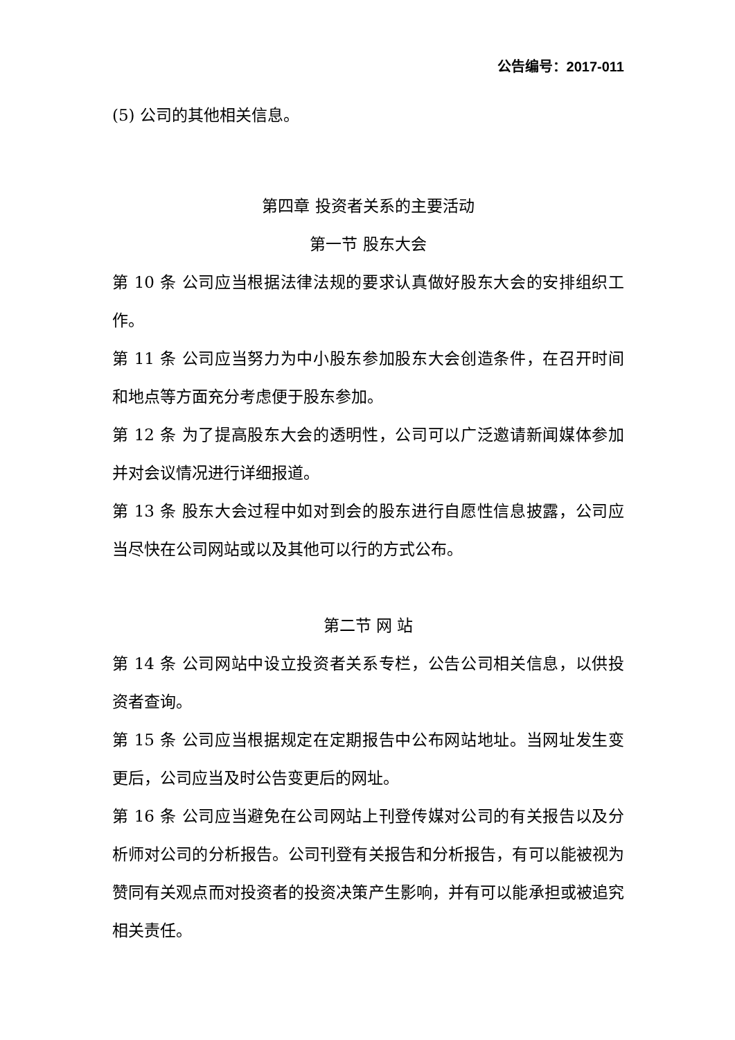公告编号：2017-011
(5) 公司的其他相关信息。
第四章 投资者关系的主要活动
第一节 股东大会
第 10 条 公司应当根据法律法规的要求认真做好股东大会的安排组织工作。
第 11 条 公司应当努力为中小股东参加股东大会创造条件，在召开时间和地点等方面充分考虑便于股东参加。
第 12 条 为了提高股东大会的透明性，公司可以广泛邀请新闻媒体参加并对会议情况进行详细报道。
第 13 条 股东大会过程中如对到会的股东进行自愿性信息披露，公司应当尽快在公司网站或以及其他可以行的方式公布。
第二节 网 站
第 14 条 公司网站中设立投资者关系专栏，公告公司相关信息，以供投资者查询。
第 15 条 公司应当根据规定在定期报告中公布网站地址。当网址发生变更后，公司应当及时公告变更后的网址。
第 16 条 公司应当避免在公司网站上刊登传媒对公司的有关报告以及分析师对公司的分析报告。公司刊登有关报告和分析报告，有可以能被视为赞同有关观点而对投资者的投资决策产生影响，并有可以能承担或被追究相关责任。